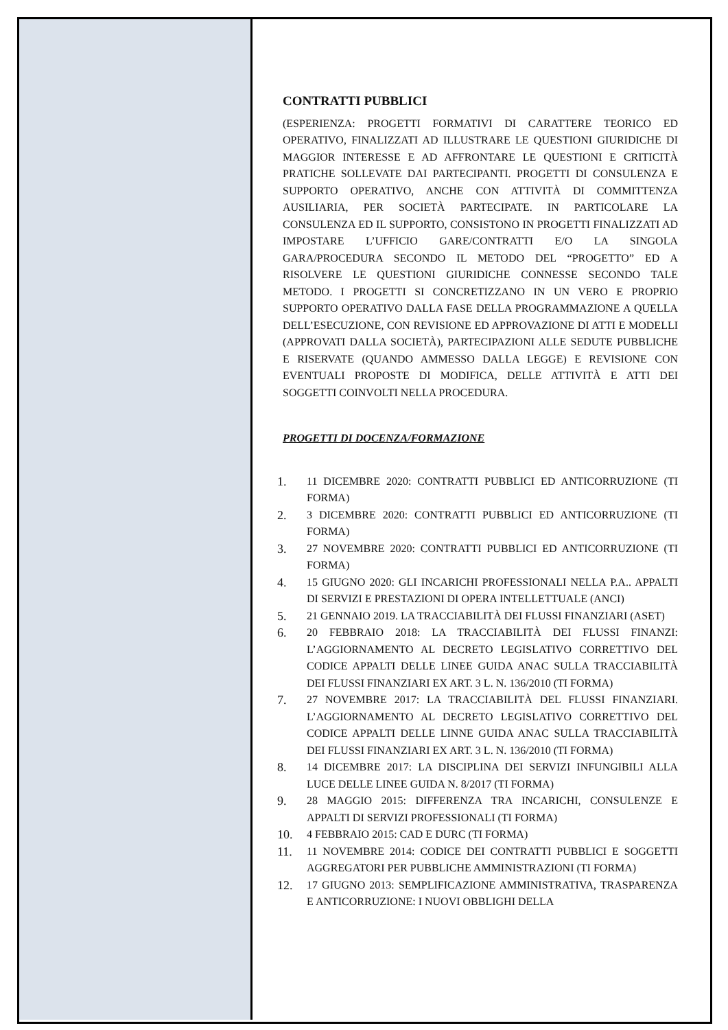CONTRATTI PUBBLICI
(ESPERIENZA: PROGETTI FORMATIVI DI CARATTERE TEORICO ED OPERATIVO, FINALIZZATI AD ILLUSTRARE LE QUESTIONI GIURIDICHE DI MAGGIOR INTERESSE E AD AFFRONTARE LE QUESTIONI E CRITICITÀ PRATICHE SOLLEVATE DAI PARTECIPANTI. PROGETTI DI CONSULENZA E SUPPORTO OPERATIVO, ANCHE CON ATTIVITÀ DI COMMITTENZA AUSILIARIA, PER SOCIETÀ PARTECIPATE. IN PARTICOLARE LA CONSULENZA ED IL SUPPORTO, CONSISTONO IN PROGETTI FINALIZZATI AD IMPOSTARE L’UFFICIO GARE/CONTRATTI E/O LA SINGOLA GARA/PROCEDURA SECONDO IL METODO DEL “PROGETTO” ED A RISOLVERE LE QUESTIONI GIURIDICHE CONNESSE SECONDO TALE METODO. I PROGETTI SI CONCRETIZZANO IN UN VERO E PROPRIO SUPPORTO OPERATIVO DALLA FASE DELLA PROGRAMMAZIONE A QUELLA DELL’ESECUZIONE, CON REVISIONE ED APPROVAZIONE DI ATTI E MODELLI (APPROVATI DALLA SOCIETÀ), PARTECIPAZIONI ALLE SEDUTE PUBBLICHE E RISERVATE (QUANDO AMMESSO DALLA LEGGE) E REVISIONE CON EVENTUALI PROPOSTE DI MODIFICA, DELLE ATTIVITÀ E ATTI DEI SOGGETTI COINVOLTI NELLA PROCEDURA.
PROGETTI DI DOCENZA/FORMAZIONE
1. 11 DICEMBRE 2020: CONTRATTI PUBBLICI ED ANTICORRUZIONE (TI FORMA)
2. 3 DICEMBRE 2020: CONTRATTI PUBBLICI ED ANTICORRUZIONE (TI FORMA)
3. 27 NOVEMBRE 2020: CONTRATTI PUBBLICI ED ANTICORRUZIONE (TI FORMA)
4. 15 GIUGNO 2020: GLI INCARICHI PROFESSIONALI NELLA P.A.. APPALTI DI SERVIZI E PRESTAZIONI DI OPERA INTELLETTUALE (ANCI)
5. 21 GENNAIO 2019. LA TRACCIABILITÀ DEI FLUSSI FINANZIARI (ASET)
6. 20 FEBBRAIO 2018: LA TRACCIABILITÀ DEI FLUSSI FINANZI: L’AGGIORNAMENTO AL DECRETO LEGISLATIVO CORRETTIVO DEL CODICE APPALTI DELLE LINEE GUIDA ANAC SULLA TRACCIABILITÀ DEI FLUSSI FINANZIARI EX ART. 3 L. N. 136/2010 (TI FORMA)
7. 27 NOVEMBRE 2017: LA TRACCIABILITÀ DEL FLUSSI FINANZIARI. L’AGGIORNAMENTO AL DECRETO LEGISLATIVO CORRETTIVO DEL CODICE APPALTI DELLE LINNE GUIDA ANAC SULLA TRACCIABILITÀ DEI FLUSSI FINANZIARI EX ART. 3 L. N. 136/2010 (TI FORMA)
8. 14 DICEMBRE 2017: LA DISCIPLINA DEI SERVIZI INFUNGIBILI ALLA LUCE DELLE LINEE GUIDA N. 8/2017 (TI FORMA)
9. 28 MAGGIO 2015: DIFFERENZA TRA INCARICHI, CONSULENZE E APPALTI DI SERVIZI PROFESSIONALI (TI FORMA)
10. 4 FEBBRAIO 2015: CAD E DURC (TI FORMA)
11. 11 NOVEMBRE 2014: CODICE DEI CONTRATTI PUBBLICI E SOGGETTI AGGREGATORI PER PUBBLICHE AMMINISTRAZIONI (TI FORMA)
12. 17 GIUGNO 2013: SEMPLIFICAZIONE AMMINISTRATIVA, TRASPARENZA E ANTICORRUZIONE: I NUOVI OBBLIGHI DELLA